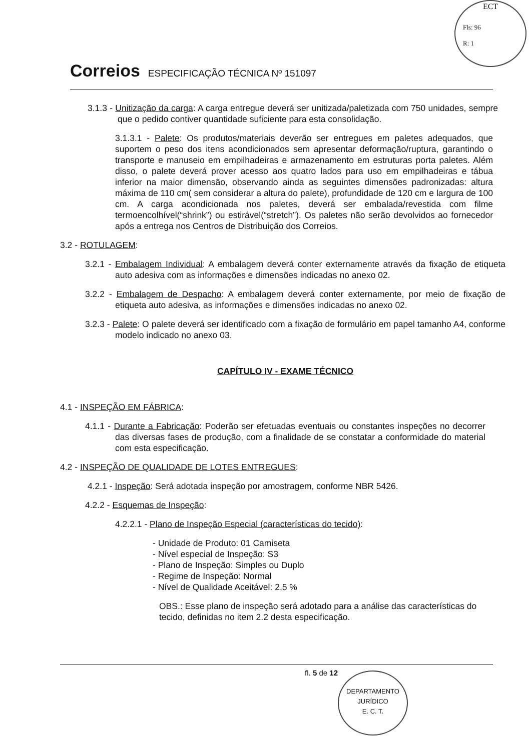ECT
Fls: 96
R: 1
Correios ESPECIFICAÇÃO TÉCNICA Nº 151097
3.1.3 - Unitização da carga: A carga entregue deverá ser unitizada/paletizada com 750 unidades, sempre que o pedido contiver quantidade suficiente para esta consolidação.
3.1.3.1 - Palete: Os produtos/materiais deverão ser entregues em paletes adequados, que suportem o peso dos itens acondicionados sem apresentar deformação/ruptura, garantindo o transporte e manuseio em empilhadeiras e armazenamento em estruturas porta paletes. Além disso, o palete deverá prover acesso aos quatro lados para uso em empilhadeiras e tábua inferior na maior dimensão, observando ainda as seguintes dimensões padronizadas: altura máxima de 110 cm( sem considerar a altura do palete), profundidade de 120 cm e largura de 100 cm. A carga acondicionada nos paletes, deverá ser embalada/revestida com filme termoencolhível(“shrink”) ou estirável(“stretch”). Os paletes não serão devolvidos ao fornecedor após a entrega nos Centros de Distribuição dos Correios.
3.2 - ROTULAGEM:
3.2.1 - Embalagem Individual: A embalagem deverá conter externamente através da fixação de etiqueta auto adesiva com as informações e dimensões indicadas no anexo 02.
3.2.2 - Embalagem de Despacho: A embalagem deverá conter externamente, por meio de fixação de etiqueta auto adesiva, as informações e dimensões indicadas no anexo 02.
3.2.3 - Palete: O palete deverá ser identificado com a fixação de formulário em papel tamanho A4, conforme modelo indicado no anexo 03.
CAPÍTULO IV - EXAME TÉCNICO
4.1 - INSPEÇÃO EM FÁBRICA:
4.1.1 - Durante a Fabricação: Poderão ser efetuadas eventuais ou constantes inspeções no decorrer das diversas fases de produção, com a finalidade de se constatar a conformidade do material com esta especificação.
4.2 - INSPEÇÃO DE QUALIDADE DE LOTES ENTREGUES:
4.2.1 - Inspeção: Será adotada inspeção por amostragem, conforme NBR 5426.
4.2.2 - Esquemas de Inspeção:
4.2.2.1 - Plano de Inspeção Especial (características do tecido):
- Unidade de Produto: 01 Camiseta
- Nível especial de Inspeção: S3
- Plano de Inspeção: Simples ou Duplo
- Regime de Inspeção: Normal
- Nível de Qualidade Aceitável: 2,5 %
OBS.: Esse plano de inspeção será adotado para a análise das características do tecido, definidas no item 2.2 desta especificação.
fl. 5 de 12
DEPARTAMENTO JURÍDICO
E. C. T.